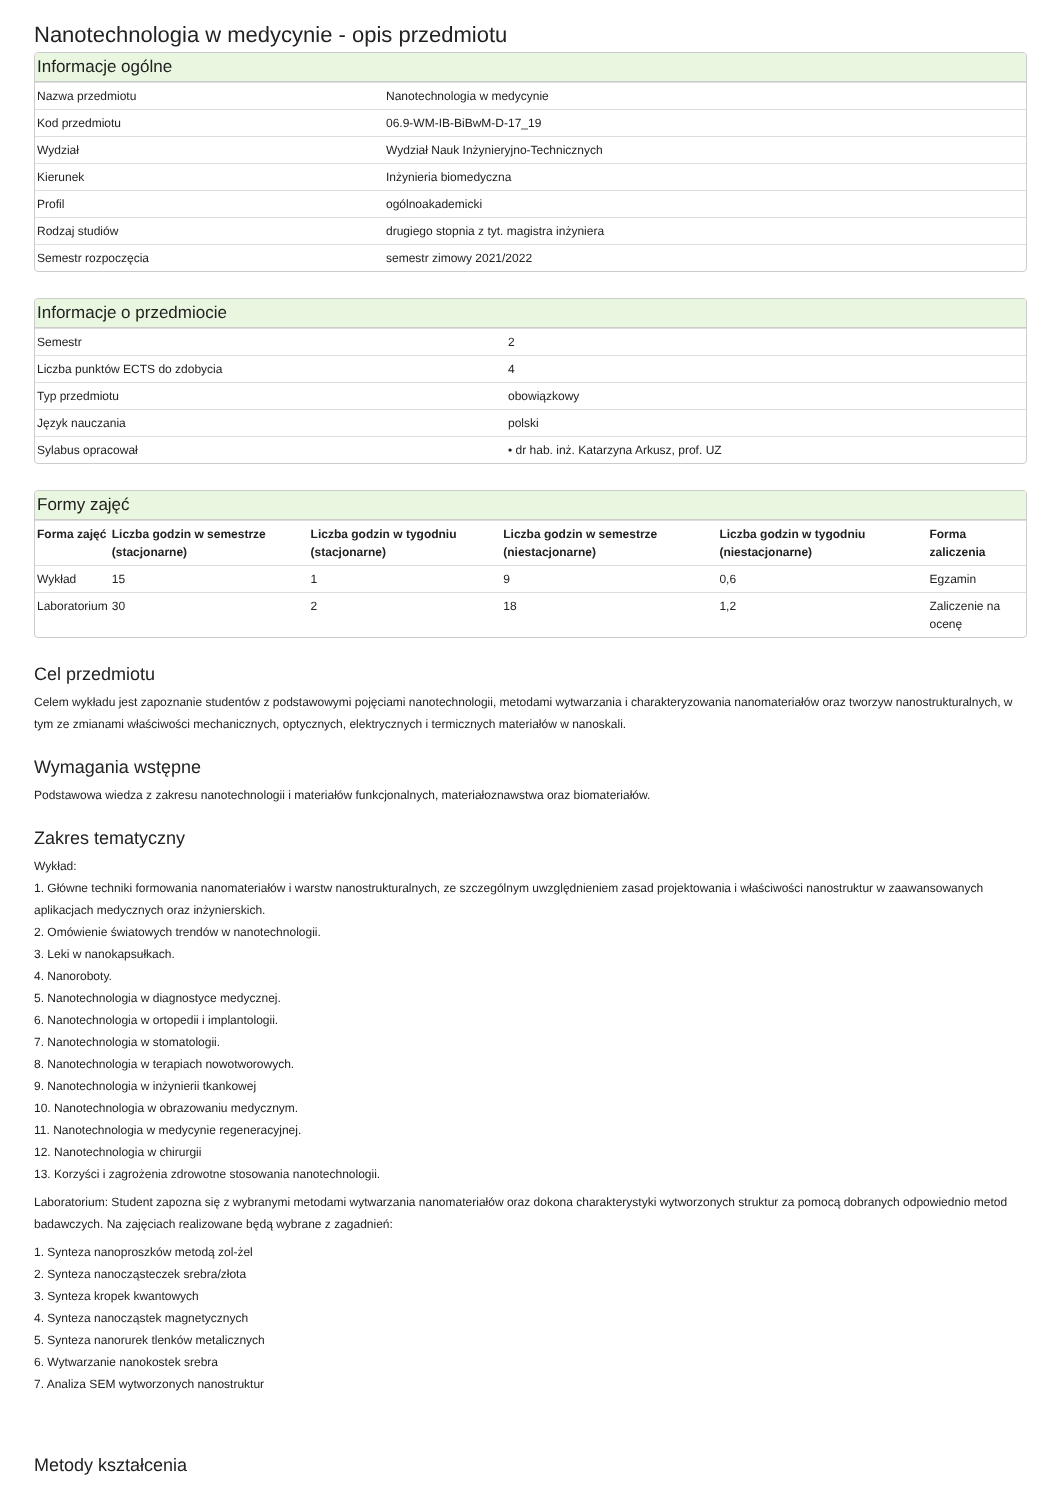Nanotechnologia w medycynie - opis przedmiotu
Informacje ogólne
| Nazwa przedmiotu | Nanotechnologia w medycynie |
| Kod przedmiotu | 06.9-WM-IB-BiBwM-D-17_19 |
| Wydział | Wydział Nauk Inżynieryjno-Technicznych |
| Kierunek | Inżynieria biomedyczna |
| Profil | ogólnoakademicki |
| Rodzaj studiów | drugiego stopnia z tyt. magistra inżyniera |
| Semestr rozpoczęcia | semestr zimowy 2021/2022 |
Informacje o przedmiocie
| Semestr | 2 |
| Liczba punktów ECTS do zdobycia | 4 |
| Typ przedmiotu | obowiązkowy |
| Język nauczania | polski |
| Sylabus opracował | • dr hab. inż. Katarzyna Arkusz, prof. UZ |
Formy zajęć
| Forma zajęć | Liczba godzin w semestrze (stacjonarne) | Liczba godzin w tygodniu (stacjonarne) | Liczba godzin w semestrze (niestacjonarne) | Liczba godzin w tygodniu (niestacjonarne) | Forma zaliczenia |
| --- | --- | --- | --- | --- | --- |
| Wykład | 15 | 1 | 9 | 0,6 | Egzamin |
| Laboratorium | 30 | 2 | 18 | 1,2 | Zaliczenie na ocenę |
Cel przedmiotu
Celem wykładu jest zapoznanie studentów z podstawowymi pojęciami nanotechnologii, metodami wytwarzania i charakteryzowania nanomateriałów oraz tworzyw nanostrukturalnych, w tym ze zmianami właściwości mechanicznych, optycznych, elektrycznych i termicznych materiałów w nanoskali.
Wymagania wstępne
Podstawowa wiedza z zakresu nanotechnologii i materiałów funkcjonalnych, materiałoznawstwa oraz biomateriałów.
Zakres tematyczny
Wykład:
1. Główne techniki formowania nanomateriałów i warstw nanostrukturalnych, ze szczególnym uwzględnieniem zasad projektowania i właściwości nanostruktur w zaawansowanych aplikacjach medycznych oraz inżynierskich.
2. Omówienie światowych trendów w nanotechnologii.
3. Leki w nanokapsułkach.
4. Nanoroboty.
5. Nanotechnologia w diagnostyce medycznej.
6. Nanotechnologia w ortopedii i implantologii.
7. Nanotechnologia w stomatologii.
8. Nanotechnologia w terapiach nowotworowych.
9. Nanotechnologia w inżynierii tkankowej
10. Nanotechnologia w obrazowaniu medycznym.
11. Nanotechnologia w medycynie regeneracyjnej.
12. Nanotechnologia w chirurgii
13. Korzyści i zagrożenia zdrowotne stosowania nanotechnologii.
Laboratorium: Student zapozna się z wybranymi metodami wytwarzania nanomateriałów oraz dokona charakterystyki wytworzonych struktur za pomocą dobranych odpowiednio metod badawczych. Na zajęciach realizowane będą wybrane z zagadnień:
1. Synteza nanoproszków metodą zol-żel
2. Synteza nanocząsteczek srebra/złota
3. Synteza kropek kwantowych
4. Synteza nanocząstek magnetycznych
5. Synteza nanorurek tlenków metalicznych
6. Wytwarzanie nanokostek srebra
7. Analiza SEM wytworzonych nanostruktur
Metody kształcenia